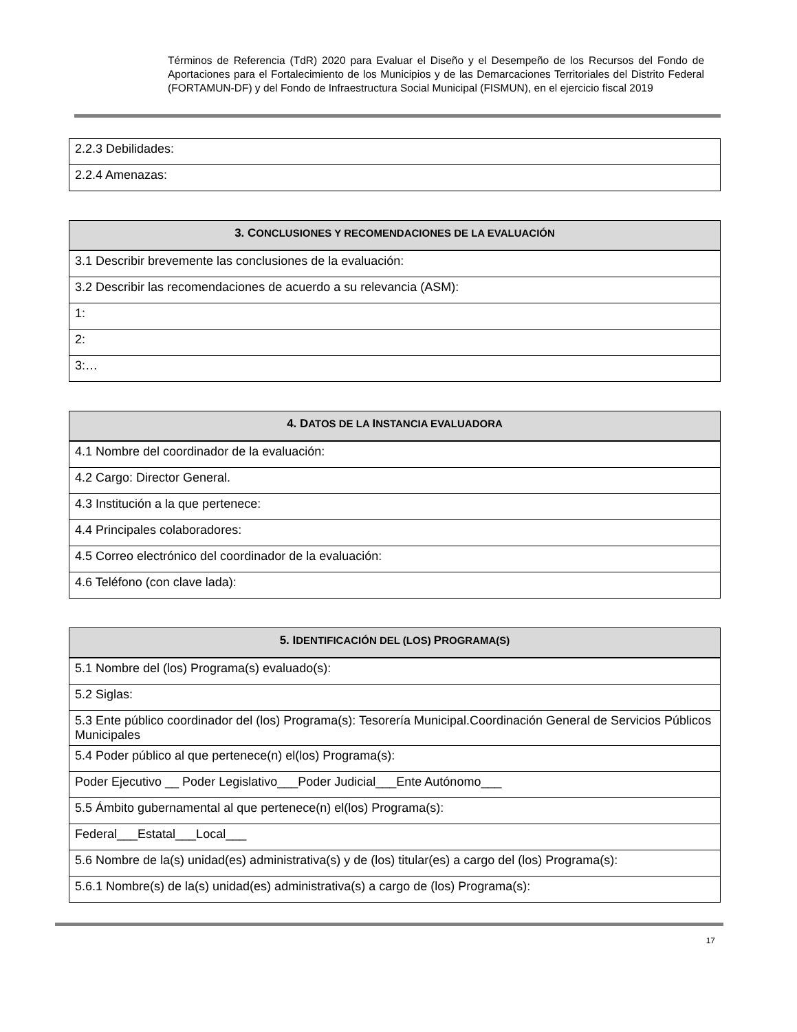Términos de Referencia (TdR) 2020 para Evaluar el Diseño y el Desempeño de los Recursos del Fondo de Aportaciones para el Fortalecimiento de los Municipios y de las Demarcaciones Territoriales del Distrito Federal (FORTAMUN-DF) y del Fondo de Infraestructura Social Municipal (FISMUN), en el ejercicio fiscal 2019
| 2.2.3 Debilidades: |
| 2.2.4 Amenazas: |
| 3. C ONCLUSIONES Y RECOMENDACIONES DE LA EVALUACIÓN |
| --- |
| 3.1 Describir brevemente las conclusiones de la evaluación: |
| 3.2 Describir las recomendaciones de acuerdo a su relevancia (ASM): |
| 1: |
| 2: |
| 3:… |
| 4. D ATOS DE LA I NSTANCIA EVALUADORA |
| --- |
| 4.1 Nombre del coordinador de la evaluación: |
| 4.2 Cargo: Director General. |
| 4.3 Institución a la que pertenece: |
| 4.4 Principales colaboradores: |
| 4.5 Correo electrónico del coordinador de la evaluación: |
| 4.6 Teléfono (con clave lada): |
| 5. I DENTIFICACIÓN DEL (LOS) P ROGRAMA(S) |
| --- |
| 5.1 Nombre del (los) Programa(s) evaluado(s): |
| 5.2 Siglas: |
| 5.3 Ente público coordinador del (los) Programa(s): Tesorería Municipal.Coordinación General de Servicios Públicos Municipales |
| 5.4 Poder público al que pertenece(n) el(los) Programa(s): |
| Poder Ejecutivo __ Poder Legislativo___Poder Judicial___Ente Autónomo___ |
| 5.5 Ámbito gubernamental al que pertenece(n) el(los) Programa(s): |
| Federal___Estatal___Local___ |
| 5.6 Nombre de la(s) unidad(es) administrativa(s) y de (los) titular(es) a cargo del (los) Programa(s): |
| 5.6.1 Nombre(s) de la(s) unidad(es) administrativa(s) a cargo de (los) Programa(s): |
17